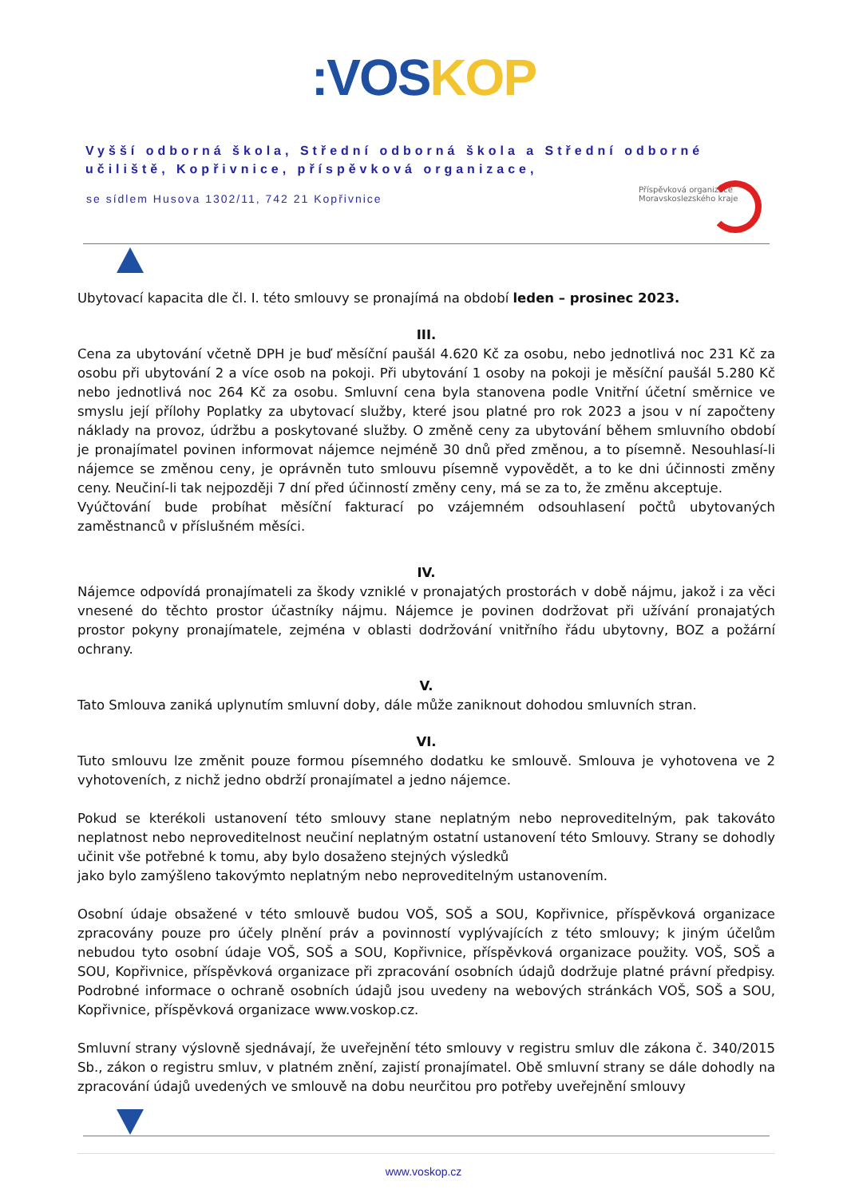:VOS KOP
Vyšší odborná škola, Střední odborná škola a Střední odborné
učiliště, Kopřivnice, příspěvková organizace,
se sídlem Husova 1302/11, 742 21 Kopřivnice
Příspěvková organizace
Moravskoslezského kraje
Ubytovací kapacita dle čl. I. této smlouvy se pronajímá na období leden – prosinec 2023.
III.
Cena za ubytování včetně DPH je buď měsíční paušál 4.620 Kč za osobu, nebo jednotlivá noc 231 Kč za osobu při ubytování 2 a více osob na pokoji. Při ubytování 1 osoby na pokoji je měsíční paušál 5.280 Kč nebo jednotlivá noc 264 Kč za osobu. Smluvní cena byla stanovena podle Vnitřní účetní směrnice ve smyslu její přílohy Poplatky za ubytovací služby, které jsou platné pro rok 2023 a jsou v ní započteny náklady na provoz, údržbu a poskytované služby. O změně ceny za ubytování během smluvního období je pronajímatel povinen informovat nájemce nejméně 30 dnů před změnou, a to písemně. Nesouhlasí-li nájemce se změnou ceny, je oprávněn tuto smlouvu písemně vypovědět, a to ke dni účinnosti změny ceny. Neučiní-li tak nejpozději 7 dní před účinností změny ceny, má se za to, že změnu akceptuje.
Vyúčtování bude probíhat měsíční fakturací po vzájemném odsouhlasení počtů ubytovaných zaměstnanců v příslušném měsíci.
IV.
Nájemce odpovídá pronajímateli za škody vzniklé v pronajatých prostorách v době nájmu, jakož i za věci vnesené do těchto prostor účastníky nájmu. Nájemce je povinen dodržovat při užívání pronajatých prostor pokyny pronajímatele, zejména v oblasti dodržování vnitřního řádu ubytovny, BOZ a požární ochrany.
V.
Tato Smlouva zaniká uplynutím smluvní doby, dále může zaniknout dohodou smluvních stran.
VI.
Tuto smlouvu lze změnit pouze formou písemného dodatku ke smlouvě. Smlouva je vyhotovena ve 2 vyhotoveních, z nichž jedno obdrží pronajímatel a jedno nájemce.
Pokud se kterékoli ustanovení této smlouvy stane neplatným nebo neproveditelným, pak takováto neplatnost nebo neproveditelnost neučiní neplatným ostatní ustanovení této Smlouvy. Strany se dohodly učinit vše potřebné k tomu, aby bylo dosaženo stejných výsledků
jako bylo zamýšleno takovýmto neplatným nebo neproveditelným ustanovením.
Osobní údaje obsažené v této smlouvě budou VOŠ, SOŠ a SOU, Kopřivnice, příspěvková organizace zpracovány pouze pro účely plnění práv a povinností vyplývajících z této smlouvy; k jiným účelům nebudou tyto osobní údaje VOŠ, SOŠ a SOU, Kopřivnice, příspěvková organizace použity. VOŠ, SOŠ a SOU, Kopřivnice, příspěvková organizace při zpracování osobních údajů dodržuje platné právní předpisy. Podrobné informace o ochraně osobních údajů jsou uvedeny na webových stránkách VOŠ, SOŠ a SOU, Kopřivnice, příspěvková organizace www.voskop.cz.
Smluvní strany výslovně sjednávají, že uveřejnění této smlouvy v registru smluv dle zákona č. 340/2015 Sb., zákon o registru smluv, v platném znění, zajistí pronajímatel. Obě smluvní strany se dále dohodly na zpracování údajů uvedených ve smlouvě na dobu neurčitou pro potřeby uveřejnění smlouvy
www.voskop.cz